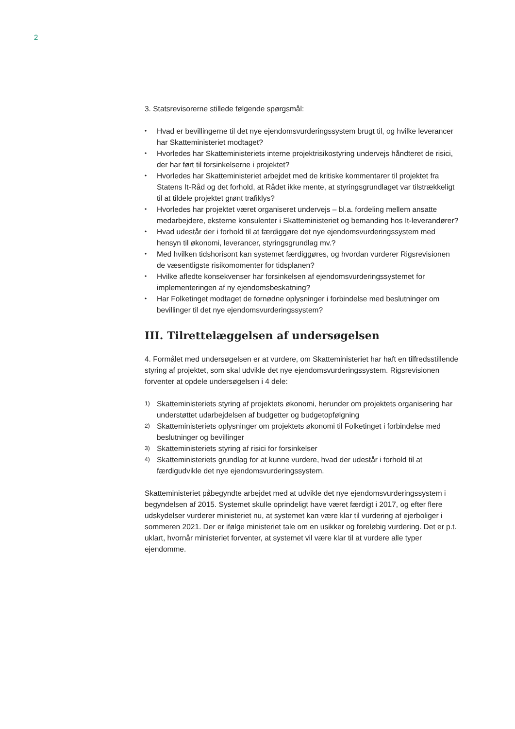2
3. Statsrevisorerne stillede følgende spørgsmål:
• Hvad er bevillingerne til det nye ejendomsvurderingssystem brugt til, og hvilke leverancer har Skatteministeriet modtaget?
• Hvorledes har Skatteministeriets interne projektrisikostyring undervejs håndteret de risici, der har ført til forsinkelserne i projektet?
• Hvorledes har Skatteministeriet arbejdet med de kritiske kommentarer til projektet fra Statens It-Råd og det forhold, at Rådet ikke mente, at styringsgrundlaget var tilstrækkeligt til at tildele projektet grønt trafiklys?
• Hvorledes har projektet været organiseret undervejs – bl.a. fordeling mellem ansatte medarbejdere, eksterne konsulenter i Skatteministeriet og bemanding hos It-leverandører?
• Hvad udestår der i forhold til at færdiggøre det nye ejendomsvurderingssystem med hensyn til økonomi, leverancer, styringsgrundlag mv.?
• Med hvilken tidshorisont kan systemet færdiggøres, og hvordan vurderer Rigsrevisionen de væsentligste risikomomenter for tidsplanen?
• Hvilke afledte konsekvenser har forsinkelsen af ejendomsvurderingssystemet for implementeringen af ny ejendomsbeskatning?
• Har Folketinget modtaget de fornødne oplysninger i forbindelse med beslutninger om bevillinger til det nye ejendomsvurderingssystem?
III. Tilrettelæggelsen af undersøgelsen
4. Formålet med undersøgelsen er at vurdere, om Skatteministeriet har haft en tilfredsstillende styring af projektet, som skal udvikle det nye ejendomsvurderingssystem. Rigsrevisionen forventer at opdele undersøgelsen i 4 dele:
1) Skatteministeriets styring af projektets økonomi, herunder om projektets organisering har understøttet udarbejdelsen af budgetter og budgetopfølgning
2) Skatteministeriets oplysninger om projektets økonomi til Folketinget i forbindelse med beslutninger og bevillinger
3) Skatteministeriets styring af risici for forsinkelser
4) Skatteministeriets grundlag for at kunne vurdere, hvad der udestår i forhold til at færdigudvikle det nye ejendomsvurderingssystem.
Skatteministeriet påbegyndte arbejdet med at udvikle det nye ejendomsvurderingssystem i begyndelsen af 2015. Systemet skulle oprindeligt have været færdigt i 2017, og efter flere udskydelser vurderer ministeriet nu, at systemet kan være klar til vurdering af ejerboliger i sommeren 2021. Der er ifølge ministeriet tale om en usikker og foreløbig vurdering. Det er p.t. uklart, hvornår ministeriet forventer, at systemet vil være klar til at vurdere alle typer ejendomme.